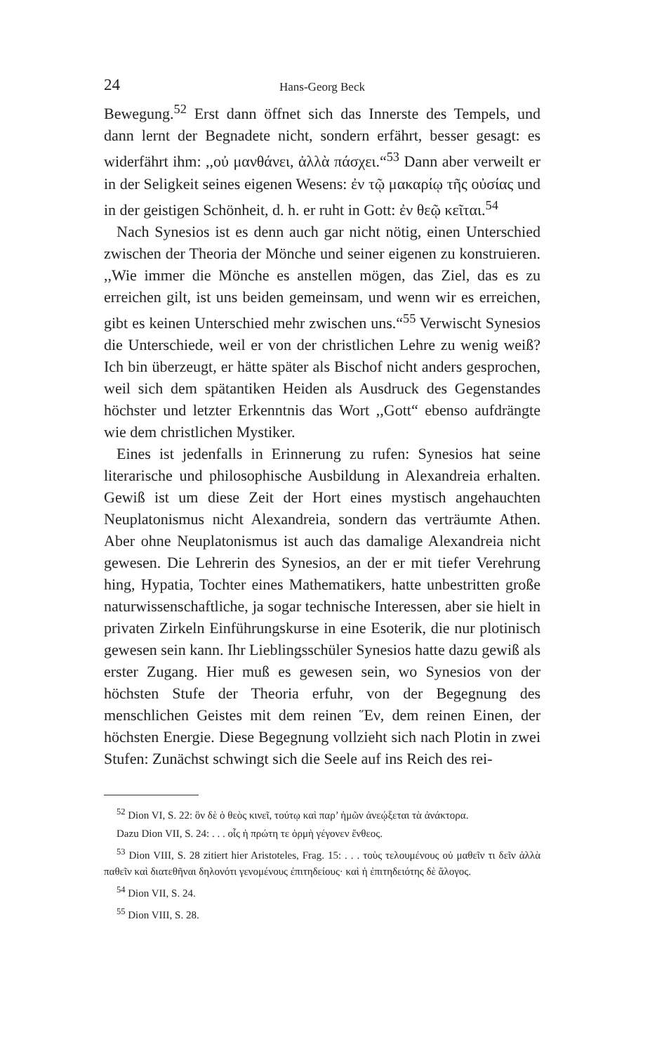24 Hans-Georg Beck
Bewegung.<sup>52</sup> Erst dann öffnet sich das Innerste des Tempels, und dann lernt der Begnadete nicht, sondern erfährt, besser gesagt: es widerfährt ihm: ,,οὐ μανθάνει, ἀλλὰ πάσχει.“<sup>53</sup> Dann aber verweilt er in der Seligkeit seines eigenen Wesens: ἐν τῷ μακαρίῳ τῆς οὐσίας und in der geistigen Schönheit, d. h. er ruht in Gott: ἐν θεῷ κεῖται.<sup>54</sup>
Nach Synesios ist es denn auch gar nicht nötig, einen Unterschied zwischen der Theoria der Mönche und seiner eigenen zu konstruieren. ,,Wie immer die Mönche es anstellen mögen, das Ziel, das es zu erreichen gilt, ist uns beiden gemeinsam, und wenn wir es erreichen, gibt es keinen Unterschied mehr zwischen uns.“<sup>55</sup> Verwischt Synesios die Unterschiede, weil er von der christlichen Lehre zu wenig weiß? Ich bin überzeugt, er hätte später als Bischof nicht anders gesprochen, weil sich dem spätantiken Heiden als Ausdruck des Gegenstandes höchster und letzter Erkenntnis das Wort ,,Gott“ ebenso aufdrängte wie dem christlichen Mystiker.
Eines ist jedenfalls in Erinnerung zu rufen: Synesios hat seine literarische und philosophische Ausbildung in Alexandreia erhalten. Gewiß ist um diese Zeit der Hort eines mystisch angehauchten Neuplatonismus nicht Alexandreia, sondern das verträumte Athen. Aber ohne Neuplatonismus ist auch das damalige Alexandreia nicht gewesen. Die Lehrerin des Synesios, an der er mit tiefer Verehrung hing, Hypatia, Tochter eines Mathematikers, hatte unbestritten große naturwissenschaftliche, ja sogar technische Interessen, aber sie hielt in privaten Zirkeln Einführungskurse in eine Esoterik, die nur plotinisch gewesen sein kann. Ihr Lieblingsschüler Synesios hatte dazu gewiß als erster Zugang. Hier muß es gewesen sein, wo Synesios von der höchsten Stufe der Theoria erfuhr, von der Begegnung des menschlichen Geistes mit dem reinen Ἕν, dem reinen Einen, der höchsten Energie. Diese Begegnung vollzieht sich nach Plotin in zwei Stufen: Zunächst schwingt sich die Seele auf ins Reich des rei-
<sup>52</sup> Dion VI, S. 22: ὃν δὲ ὁ θεὸς κινεῖ, τούτῳ καὶ παρ’ ἡμῶν ἀνεῴξεται τὰ ἀνάκτορα.
Dazu Dion VII, S. 24: . . . οἷς ἡ πρώτη τε ὁρμὴ γέγονεν ἔνθεος.
<sup>53</sup> Dion VIII, S. 28 zitiert hier Aristoteles, Frag. 15: . . . τοὺς τελουμένους οὐ μαθεῖν τι δεῖν ἀλλὰ παθεῖν καὶ διατεθῆναι δηλονότι γενομένους ἐπιτηδείους· καὶ ἡ ἐπιτηδειότης δὲ ἄλογος.
<sup>54</sup> Dion VII, S. 24.
<sup>55</sup> Dion VIII, S. 28.